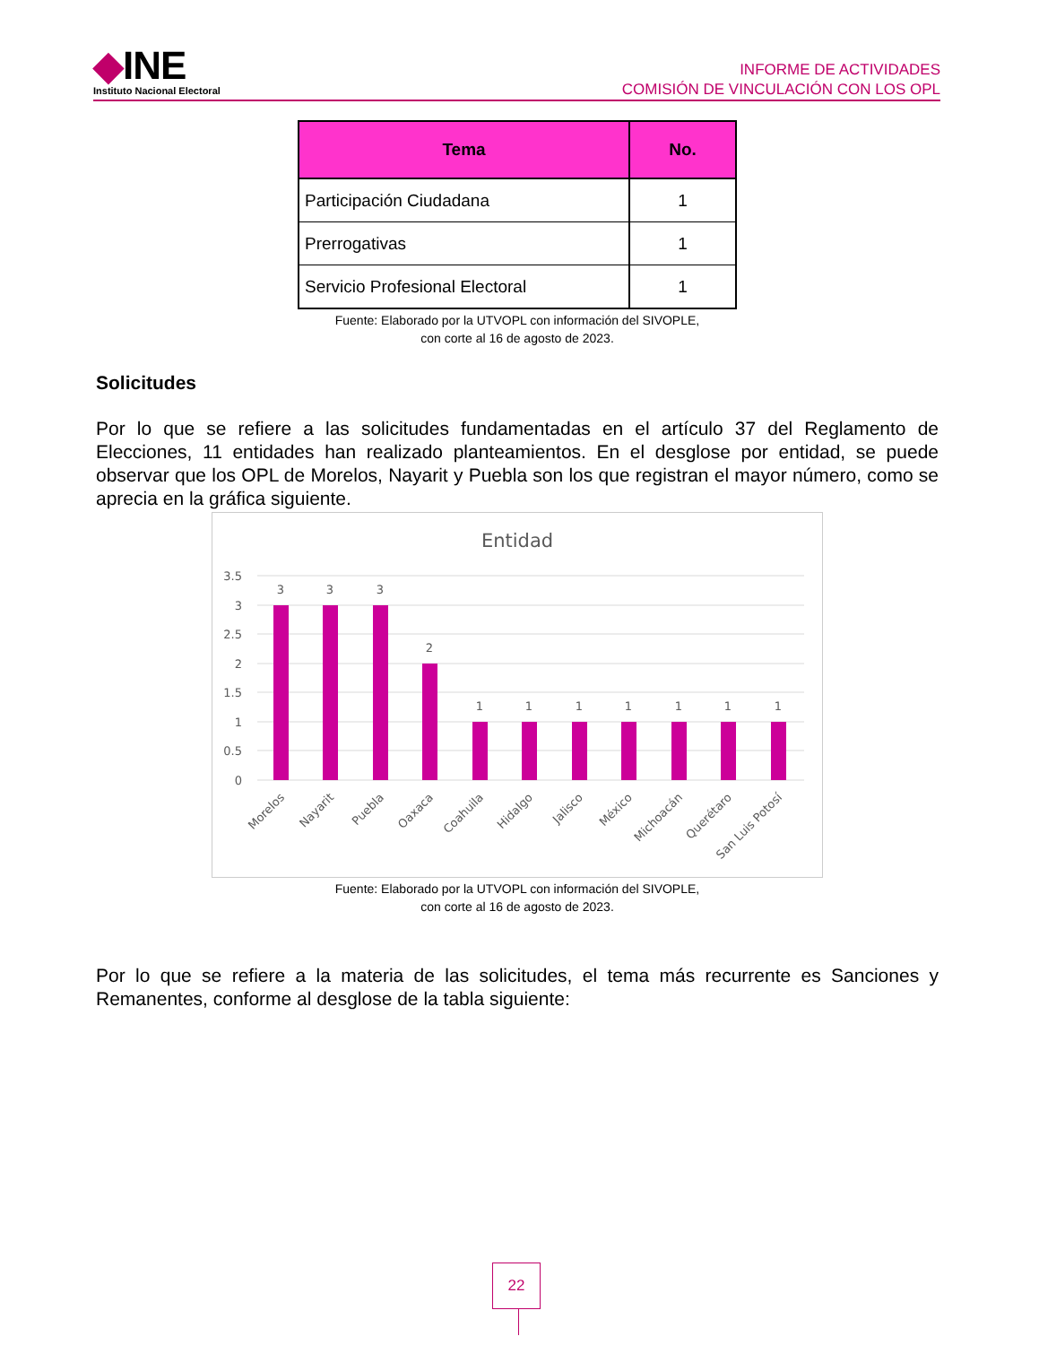◆INE
Instituto Nacional Electoral
INFORME DE ACTIVIDADES
COMISIÓN DE VINCULACIÓN CON LOS OPL
| Tema | No. |
| --- | --- |
| Participación Ciudadana | 1 |
| Prerrogativas | 1 |
| Servicio Profesional Electoral | 1 |
Fuente: Elaborado por la UTVOPL con información del SIVOPLE,
con corte al 16 de agosto de 2023.
Solicitudes
Por lo que se refiere a las solicitudes fundamentadas en el artículo 37 del Reglamento de Elecciones, 11 entidades han realizado planteamientos. En el desglose por entidad, se puede observar que los OPL de Morelos, Nayarit y Puebla son los que registran el mayor número, como se aprecia en la gráfica siguiente.
Entidad
3.5
3
2.5
2
1.5
1
0.5
0
3
3
3
2
1
1
1
1
1
1
1
Morelos
Nayarit
Puebla
Oaxaca
Coahuila
Hidalgo
Jalisco
México
Michoacán
Querétaro
San Luis Potosí
Fuente: Elaborado por la UTVOPL con información del SIVOPLE,
con corte al 16 de agosto de 2023.
Por lo que se refiere a la materia de las solicitudes, el tema más recurrente es Sanciones y Remanentes, conforme al desglose de la tabla siguiente:
22